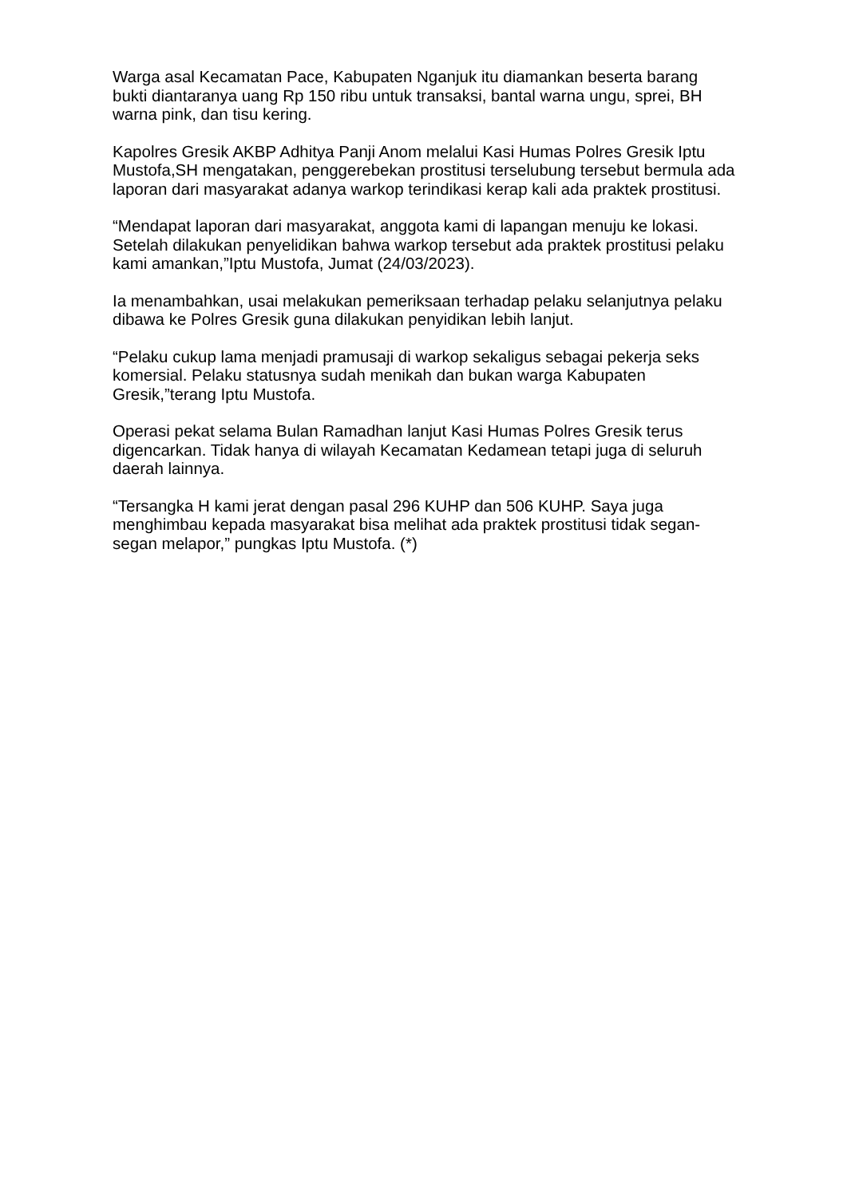Warga asal Kecamatan Pace, Kabupaten Nganjuk itu diamankan beserta barang bukti diantaranya uang Rp 150 ribu untuk transaksi, bantal warna ungu, sprei, BH warna pink, dan tisu kering.
Kapolres Gresik AKBP Adhitya Panji Anom melalui Kasi Humas Polres Gresik Iptu Mustofa,SH mengatakan, penggerebekan prostitusi terselubung tersebut bermula ada laporan dari masyarakat adanya warkop terindikasi kerap kali ada praktek prostitusi.
“Mendapat laporan dari masyarakat, anggota kami di lapangan menuju ke lokasi. Setelah dilakukan penyelidikan bahwa warkop tersebut ada praktek prostitusi pelaku kami amankan,”Iptu Mustofa, Jumat (24/03/2023).
Ia menambahkan, usai melakukan pemeriksaan terhadap pelaku selanjutnya pelaku dibawa ke Polres Gresik guna dilakukan penyidikan lebih lanjut.
“Pelaku cukup lama menjadi pramusaji di warkop sekaligus sebagai pekerja seks komersial. Pelaku statusnya sudah menikah dan bukan warga Kabupaten Gresik,”terang Iptu Mustofa.
Operasi pekat selama Bulan Ramadhan lanjut Kasi Humas Polres Gresik terus digencarkan. Tidak hanya di wilayah Kecamatan Kedamean tetapi juga di seluruh daerah lainnya.
“Tersangka H kami jerat dengan pasal 296 KUHP dan 506 KUHP. Saya juga menghimbau kepada masyarakat bisa melihat ada praktek prostitusi tidak segan-segan melapor,” pungkas Iptu Mustofa. (*)